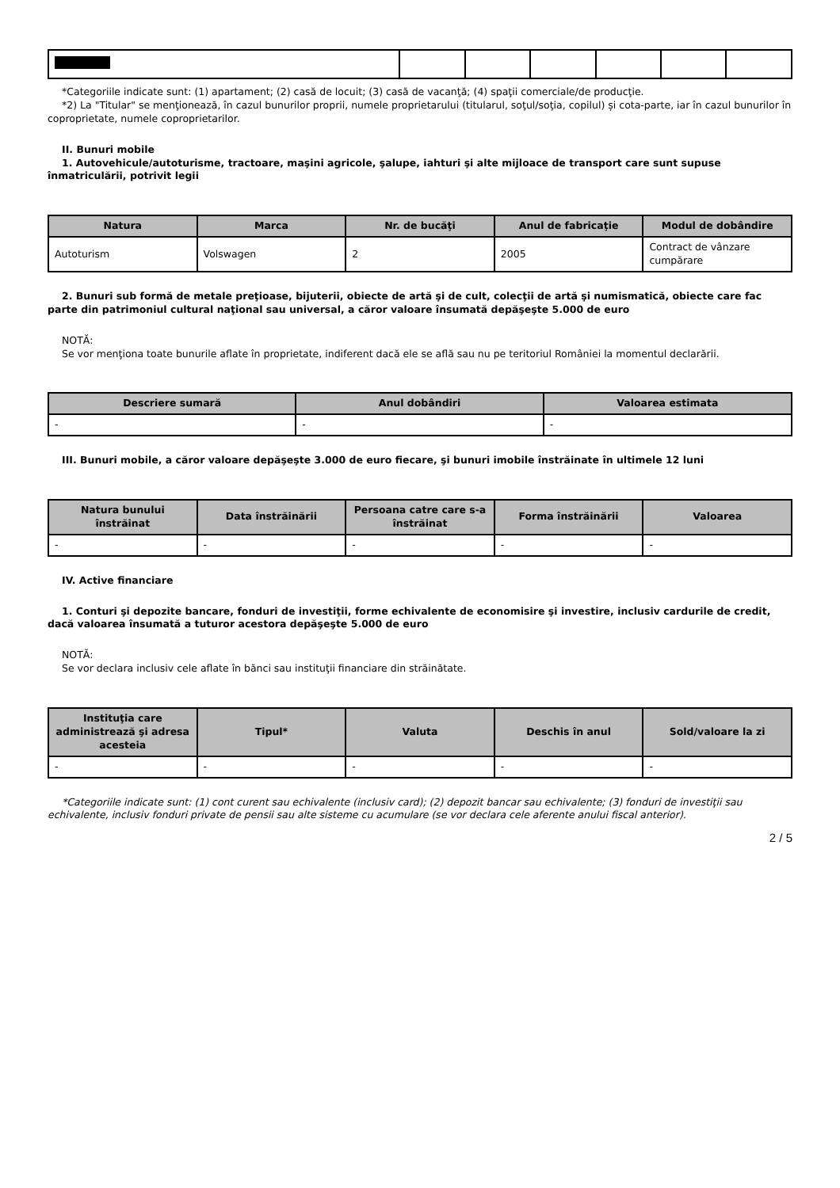*Categoriile indicate sunt: (1) apartament; (2) casă de locuit; (3) casă de vacanţă; (4) spaţii comerciale/de producţie.
*2) La "Titular" se menţionează, în cazul bunurilor proprii, numele proprietarului (titularul, soţul/soţia, copilul) și cota-parte, iar în cazul bunurilor în coproprietate, numele coproprietarilor.
II. Bunuri mobile
1. Autovehicule/autoturisme, tractoare, maşini agricole, şalupe, iahturi şi alte mijloace de transport care sunt supuse înmatriculării, potrivit legii
| Natura | Marca | Nr. de bucăţi | Anul de fabricaţie | Modul de dobândire |
| --- | --- | --- | --- | --- |
| Autoturism | Volswagen | 2 | 2005 | Contract de vânzare cumpărare |
2. Bunuri sub formă de metale preţioase, bijuterii, obiecte de artă şi de cult, colecţii de artă şi numismatică, obiecte care fac parte din patrimoniul cultural naţional sau universal, a căror valoare însumată depăşeşte 5.000 de euro
NOTĂ:
Se vor menţiona toate bunurile aflate în proprietate, indiferent dacă ele se află sau nu pe teritoriul României la momentul declarării.
| Descriere sumară | Anul dobândiri | Valoarea estimata |
| --- | --- | --- |
| - | - | - |
III. Bunuri mobile, a căror valoare depăşeşte 3.000 de euro fiecare, şi bunuri imobile înstrăinate în ultimele 12 luni
| Natura bunului înstrăinat | Data înstrăinării | Persoana catre care s-a înstrăinat | Forma înstrăinării | Valoarea |
| --- | --- | --- | --- | --- |
| - | - | - | - | - |
IV. Active financiare
1. Conturi şi depozite bancare, fonduri de investiţii, forme echivalente de economisire şi investire, inclusiv cardurile de credit, dacă valoarea însumată a tuturor acestora depăşeşte 5.000 de euro
NOTĂ:
Se vor declara inclusiv cele aflate în bănci sau instituţii financiare din străinătate.
| Instituţia care administrează şi adresa acesteia | Tipul* | Valuta | Deschis în anul | Sold/valoare la zi |
| --- | --- | --- | --- | --- |
| - | - | - | - | - |
*Categoriile indicate sunt: (1) cont curent sau echivalente (inclusiv card); (2) depozit bancar sau echivalente; (3) fonduri de investiţii sau echivalente, inclusiv fonduri private de pensii sau alte sisteme cu acumulare (se vor declara cele aferente anului fiscal anterior).
2 / 5